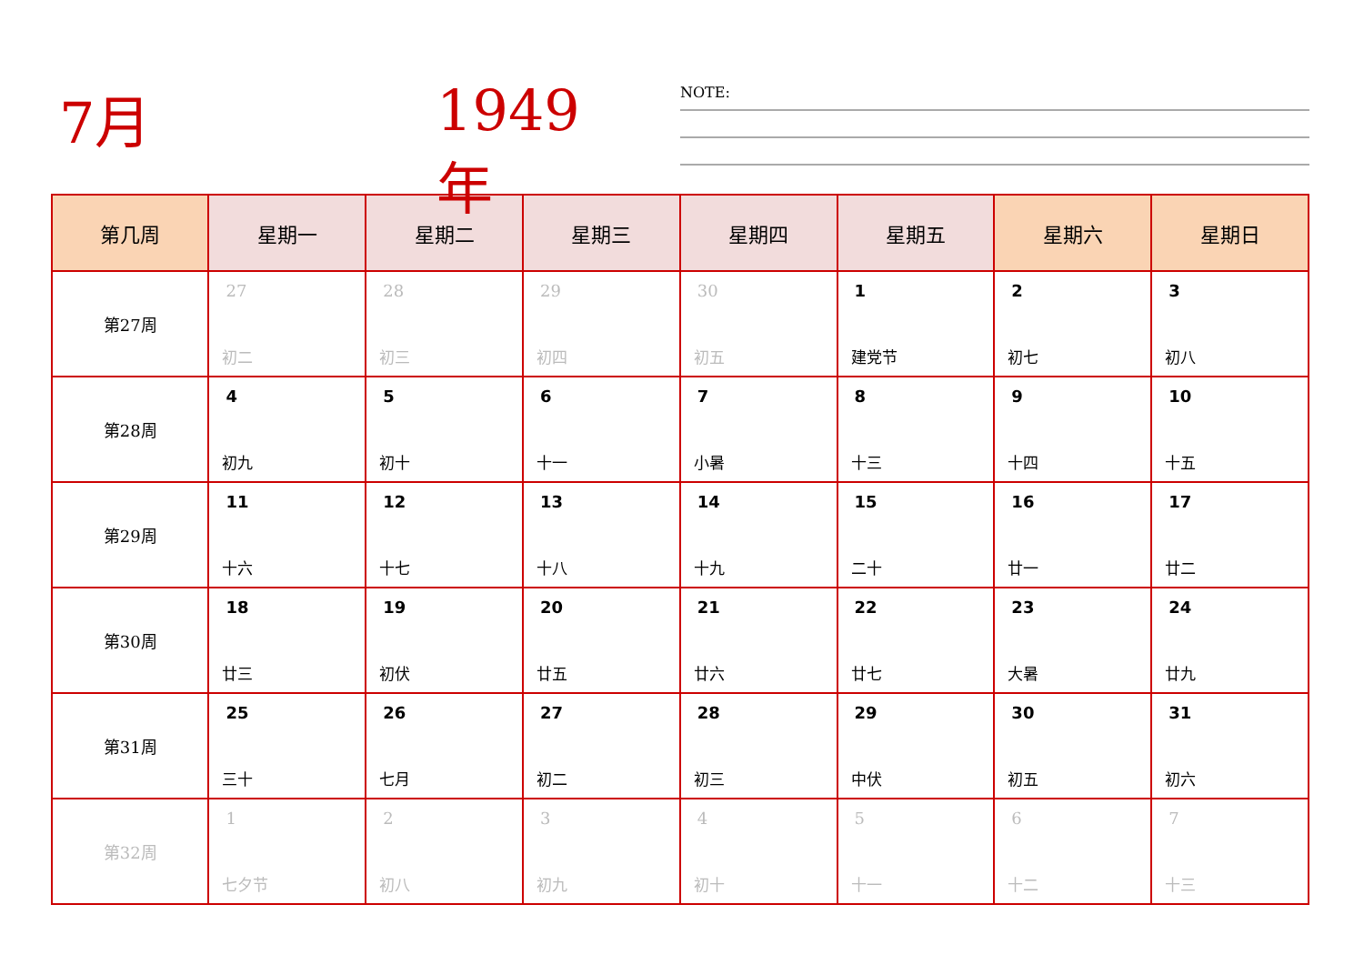7月 1949年
NOTE:
| 第几周 | 星期一 | 星期二 | 星期三 | 星期四 | 星期五 | 星期六 | 星期日 |
| --- | --- | --- | --- | --- | --- | --- | --- |
| 第27周 | 27 初二 | 28 初三 | 29 初四 | 30 初五 | 1 建党节 | 2 初七 | 3 初八 |
| 第28周 | 4 初九 | 5 初十 | 6 十一 | 7 小暑 | 8 十三 | 9 十四 | 10 十五 |
| 第29周 | 11 十六 | 12 十七 | 13 十八 | 14 十九 | 15 二十 | 16 廿一 | 17 廿二 |
| 第30周 | 18 廿三 | 19 初伏 | 20 廿五 | 21 廿六 | 22 廿七 | 23 大暑 | 24 廿九 |
| 第31周 | 25 三十 | 26 七月 | 27 初二 | 28 初三 | 29 中伏 | 30 初五 | 31 初六 |
| 第32周 | 1 七夕节 | 2 初八 | 3 初九 | 4 初十 | 5 十一 | 6 十二 | 7 十三 |